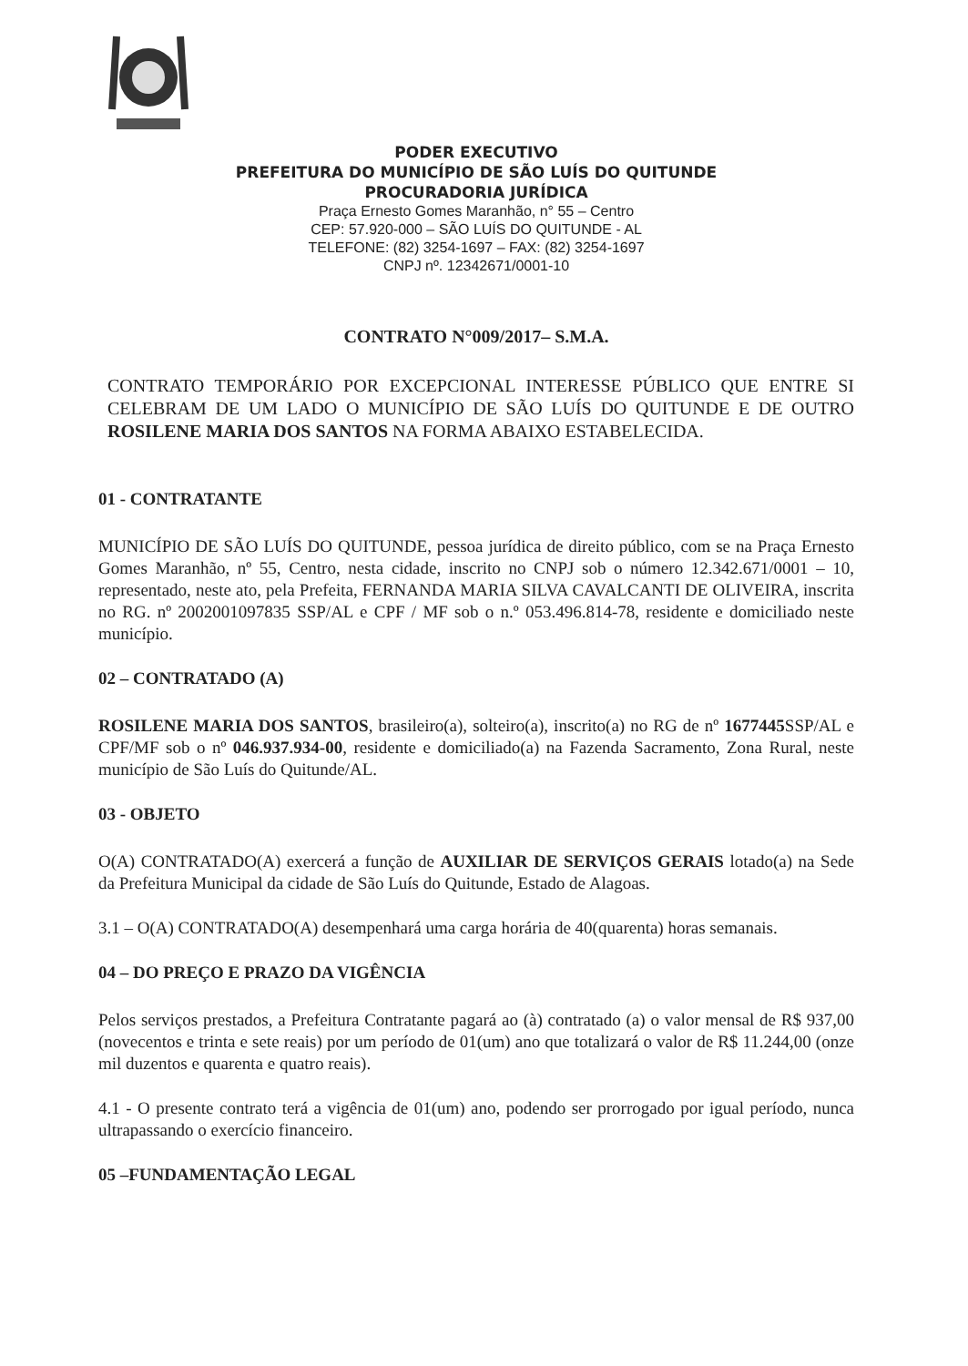PODER EXECUTIVO
PREFEITURA DO MUNICÍPIO DE SÃO LUÍS DO QUITUNDE
PROCURADORIA JURÍDICA
Praça Ernesto Gomes Maranhão, n° 55 – Centro
CEP: 57.920-000 – SÃO LUÍS DO QUITUNDE - AL
TELEFONE: (82) 3254-1697 – FAX: (82) 3254-1697
CNPJ nº. 12342671/0001-10
CONTRATO N°009/2017– S.M.A.
CONTRATO TEMPORÁRIO POR EXCEPCIONAL INTERESSE PÚBLICO QUE ENTRE SI CELEBRAM DE UM LADO O MUNICÍPIO DE SÃO LUÍS DO QUITUNDE E DE OUTRO ROSILENE MARIA DOS SANTOS NA FORMA ABAIXO ESTABELECIDA.
01 - CONTRATANTE
MUNICÍPIO DE SÃO LUÍS DO QUITUNDE, pessoa jurídica de direito público, com se na Praça Ernesto Gomes Maranhão, nº 55, Centro, nesta cidade, inscrito no CNPJ sob o número 12.342.671/0001 – 10, representado, neste ato, pela Prefeita, FERNANDA MARIA SILVA CAVALCANTI DE OLIVEIRA, inscrita no RG. nº 2002001097835 SSP/AL e CPF / MF sob o n.º 053.496.814-78, residente e domiciliado neste município.
02 – CONTRATADO (A)
ROSILENE MARIA DOS SANTOS, brasileiro(a), solteiro(a), inscrito(a) no RG de nº 1677445 SSP/AL e CPF/MF sob o nº 046.937.934-00, residente e domiciliado(a) na Fazenda Sacramento, Zona Rural, neste município de São Luís do Quitunde/AL.
03 - OBJETO
O(A) CONTRATADO(A) exercerá a função de AUXILIAR DE SERVIÇOS GERAIS lotado(a) na Sede da Prefeitura Municipal da cidade de São Luís do Quitunde, Estado de Alagoas.
3.1 – O(A) CONTRATADO(A) desempenhará uma carga horária de 40(quarenta) horas semanais.
04 – DO PREÇO E PRAZO DA VIGÊNCIA
Pelos serviços prestados, a Prefeitura Contratante pagará ao (à) contratado (a) o valor mensal de R$ 937,00 (novecentos e trinta e sete reais) por um período de 01(um) ano que totalizará o valor de R$ 11.244,00 (onze mil duzentos e quarenta e quatro reais).
4.1 - O presente contrato terá a vigência de 01(um) ano, podendo ser prorrogado por igual período, nunca ultrapassando o exercício financeiro.
05 –FUNDAMENTAÇÃO LEGAL